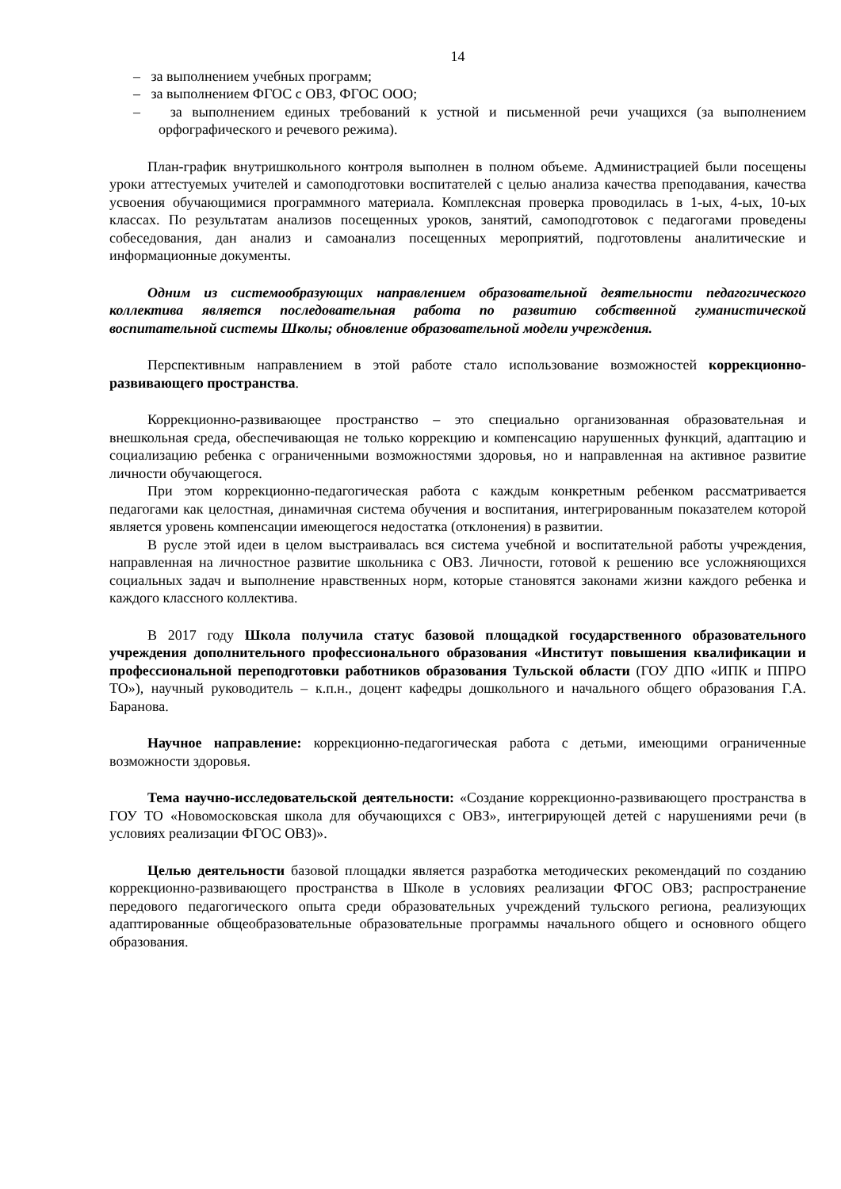14
– за выполнением учебных программ;
– за выполнением ФГОС с ОВЗ, ФГОС ООО;
– за выполнением единых требований к устной и письменной речи учащихся (за выполнением орфографического и речевого режима).
План-график внутришкольного контроля выполнен в полном объеме. Администрацией были посещены уроки аттестуемых учителей и самоподготовки воспитателей с целью анализа качества преподавания, качества усвоения обучающимися программного материала. Комплексная проверка проводилась в 1-ых, 4-ых, 10-ых классах. По результатам анализов посещенных уроков, занятий, самоподготовок с педагогами проведены собеседования, дан анализ и самоанализ посещенных мероприятий, подготовлены аналитические и информационные документы.
Одним из системообразующих направлением образовательной деятельности педагогического коллектива является последовательная работа по развитию собственной гуманистической воспитательной системы Школы; обновление образовательной модели учреждения.
Перспективным направлением в этой работе стало использование возможностей коррекционно-развивающего пространства.
Коррекционно-развивающее пространство – это специально организованная образовательная и внешкольная среда, обеспечивающая не только коррекцию и компенсацию нарушенных функций, адаптацию и социализацию ребенка с ограниченными возможностями здоровья, но и направленная на активное развитие личности обучающегося.
При этом коррекционно-педагогическая работа с каждым конкретным ребенком рассматривается педагогами как целостная, динамичная система обучения и воспитания, интегрированным показателем которой является уровень компенсации имеющегося недостатка (отклонения) в развитии.
В русле этой идеи в целом выстраивалась вся система учебной и воспитательной работы учреждения, направленная на личностное развитие школьника с ОВЗ. Личности, готовой к решению все усложняющихся социальных задач и выполнение нравственных норм, которые становятся законами жизни каждого ребенка и каждого классного коллектива.
В 2017 году Школа получила статус базовой площадкой государственного образовательного учреждения дополнительного профессионального образования «Институт повышения квалификации и профессиональной переподготовки работников образования Тульской области (ГОУ ДПО «ИПК и ППРО ТО»), научный руководитель – к.п.н., доцент кафедры дошкольного и начального общего образования Г.А. Баранова.
Научное направление: коррекционно-педагогическая работа с детьми, имеющими ограниченные возможности здоровья.
Тема научно-исследовательской деятельности: «Создание коррекционно-развивающего пространства в ГОУ ТО «Новомосковская школа для обучающихся с ОВЗ», интегрирующей детей с нарушениями речи (в условиях реализации ФГОС ОВЗ)».
Целью деятельности базовой площадки является разработка методических рекомендаций по созданию коррекционно-развивающего пространства в Школе в условиях реализации ФГОС ОВЗ; распространение передового педагогического опыта среди образовательных учреждений тульского региона, реализующих адаптированные общеобразовательные образовательные программы начального общего и основного общего образования.